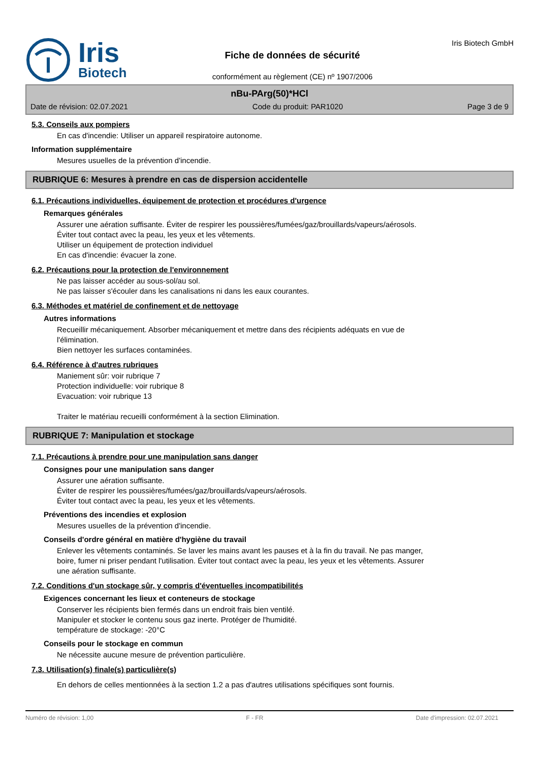Iris
Biotech
Fiche de données de sécurité
conformément au règlement (CE) nº 1907/2006
Iris Biotech GmbH
nBu-PArg(50)*HCl
Date de révision: 02.07.2021 Code du produit: PAR1020 Page 3 de 9
5.3. Conseils aux pompiers
En cas d'incendie: Utiliser un appareil respiratoire autonome.
Information supplémentaire
Mesures usuelles de la prévention d'incendie.
RUBRIQUE 6: Mesures à prendre en cas de dispersion accidentelle
6.1. Précautions individuelles, équipement de protection et procédures d'urgence
Remarques générales
Assurer une aération suffisante. Éviter de respirer les poussières/fumées/gaz/brouillards/vapeurs/aérosols.
Éviter tout contact avec la peau, les yeux et les vêtements.
Utiliser un équipement de protection individuel
En cas d'incendie: évacuer la zone.
6.2. Précautions pour la protection de l'environnement
Ne pas laisser accéder au sous-sol/au sol.
Ne pas laisser s'écouler dans les canalisations ni dans les eaux courantes.
6.3. Méthodes et matériel de confinement et de nettoyage
Autres informations
Recueillir mécaniquement. Absorber mécaniquement et mettre dans des récipients adéquats en vue de
l'élimination.
Bien nettoyer les surfaces contaminées.
6.4. Référence à d'autres rubriques
Maniement sûr: voir rubrique 7
Protection individuelle: voir rubrique 8
Evacuation: voir rubrique 13
Traiter le matériau recueilli conformément à la section Elimination.
RUBRIQUE 7: Manipulation et stockage
7.1. Précautions à prendre pour une manipulation sans danger
Consignes pour une manipulation sans danger
Assurer une aération suffisante.
Éviter de respirer les poussières/fumées/gaz/brouillards/vapeurs/aérosols.
Éviter tout contact avec la peau, les yeux et les vêtements.
Préventions des incendies et explosion
Mesures usuelles de la prévention d'incendie.
Conseils d'ordre général en matière d'hygiène du travail
Enlever les vêtements contaminés. Se laver les mains avant les pauses et à la fin du travail. Ne pas manger,
boire, fumer ni priser pendant l'utilisation. Éviter tout contact avec la peau, les yeux et les vêtements. Assurer
une aération suffisante.
7.2. Conditions d'un stockage sûr, y compris d'éventuelles incompatibilités
Exigences concernant les lieux et conteneurs de stockage
Conserver les récipients bien fermés dans un endroit frais bien ventilé.
Manipuler et stocker le contenu sous gaz inerte. Protéger de l'humidité.
température de stockage: -20°C
Conseils pour le stockage en commun
Ne nécessite aucune mesure de prévention particulière.
7.3. Utilisation(s) finale(s) particulière(s)
En dehors de celles mentionnées à la section 1.2 a pas d'autres utilisations spécifiques sont fournis.
Numéro de révision: 1,00 F - FR Date d'impression: 02.07.2021